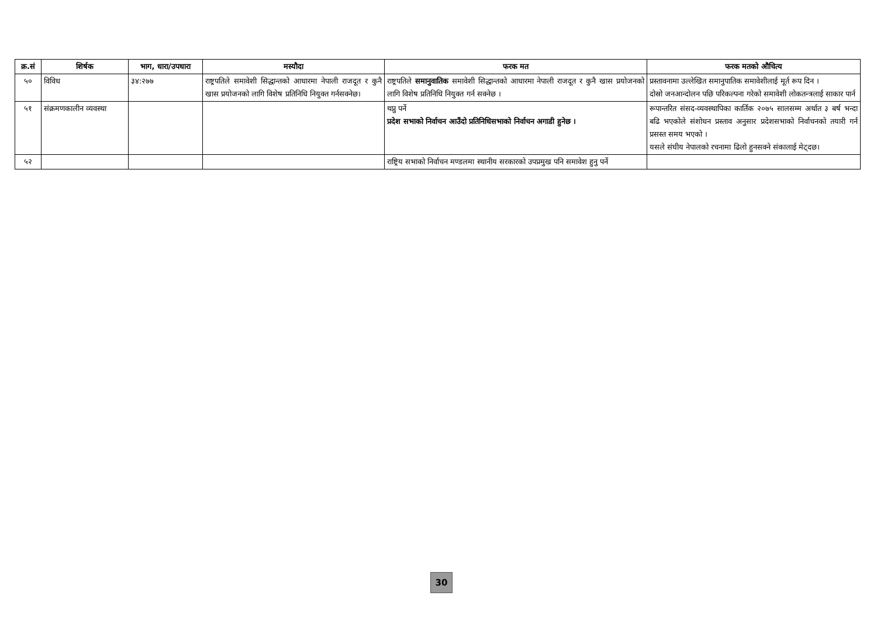| क्र.सं | शिर्षक | भाग, धारा/उपधारा | मस्यौदा | फरक मत | फरक मतको औचित्य |
| --- | --- | --- | --- | --- | --- |
| ५० | विविध | ३४:२७७ | राष्ट्रपतिले समावेशी सिद्धान्तको आधारमा नेपाली राजदूत र कुनै खास प्रयोजनको लागि विशेष प्रतिनिधि नियुक्त गर्नसक्नेछ। | राष्ट्रपतिले समानुवातिक समावेशी सिद्धान्तको आधारमा नेपाली राजदूत र कुनै खास प्रयोजनको लागि विशेष प्रतिनिधि नियुक्त गर्न सक्नेछ । | प्रस्तावनामा उल्लेखित समानुपातिक समावेशीलाई मूर्त रूप दिन । दोस्रो जनआन्दोलन पछि परिकल्पना गरेको समावेशी लोकतन्त्रलाई साकार पार्न |
| ५१ | संक्रमणकालीन व्यवस्था | | | थप्नु पर्ने प्रदेश सभाको निर्वाचन आउँदो प्रतिनिधिसभाको निर्वाचन अगाडी हुनेछ । | रूपान्तरित संसद-व्यवस्थापिका कार्तिक २०७५ सालसम्म अर्थात ३ बर्ष भन्दा बढि भएकोले संशोधन प्रस्ताव अनुसार प्रदेशसभाको निर्वाचनको तयारी गर्न प्रसस्त समय भएको । यसले संघीय नेपालको रचनामा ढिलो हुनसक्ने संकालाई मेट्दछ। |
| ५२ | | | | राष्ट्रिय सभाको निर्वाचन मण्डलमा स्थानीय सरकारको उपप्रमुख पनि समावेश हुनु पर्ने | |
30